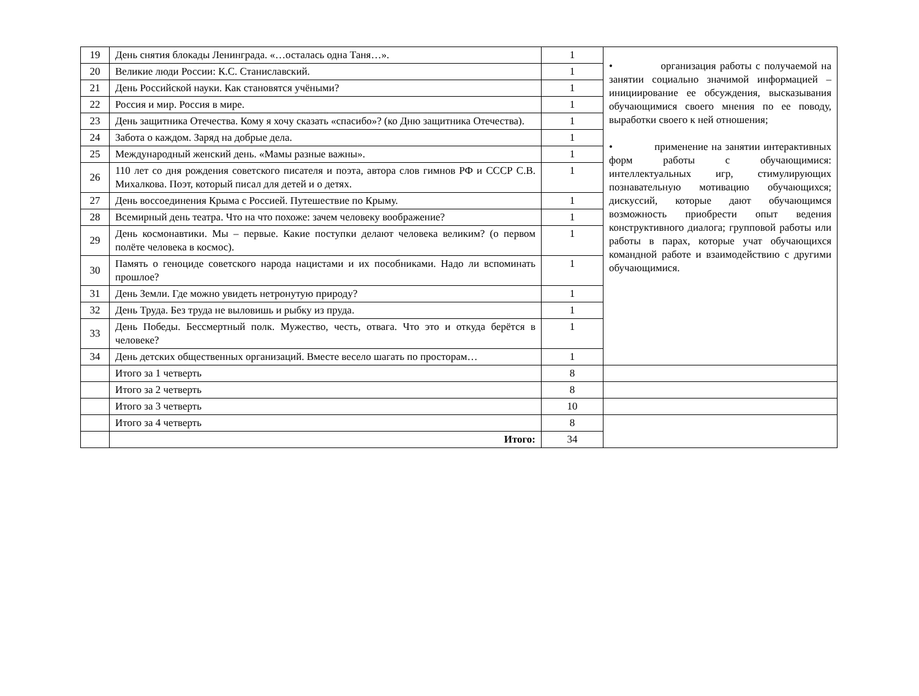| 19 | День снятия блокады Ленинграда. «…осталась одна Таня…». | 1 | • организация работы с получаемой на занятии социально значимой информацией – инициирование ее обсуждения, высказывания обучающимися своего мнения по ее поводу, выработки своего к ней отношения; • применение на занятии интерактивных форм работы с обучающимися: интеллектуальных игр, стимулирующих познавательную мотивацию обучающихся; дискуссий, которые дают обучающимся возможность приобрести опыт ведения конструктивного диалога; групповой работы или работы в парах, которые учат обучающихся командной работе и взаимодействию с другими обучающимися. |
| 20 | Великие люди России: К.С. Станиславский. | 1 | |
| 21 | День Российской науки. Как становятся учёными? | 1 | |
| 22 | Россия и мир. Россия в мире. | 1 | |
| 23 | День защитника Отечества. Кому я хочу сказать «спасибо»? (ко Дню защитника Отечества). | 1 | |
| 24 | Забота о каждом. Заряд на добрые дела. | 1 | |
| 25 | Международный женский день. «Мамы разные важны». | 1 | |
| 26 | 110 лет со дня рождения советского писателя и поэта, автора слов гимнов РФ и СССР С.В. Михалкова. Поэт, который писал для детей и о детях. | 1 | |
| 27 | День воссоединения Крыма с Россией. Путешествие по Крыму. | 1 | |
| 28 | Всемирный день театра. Что на что похоже: зачем человеку воображение? | 1 | |
| 29 | День космонавтики. Мы – первые. Какие поступки делают человека великим? (о первом полёте человека в космос). | 1 | |
| 30 | Память о геноциде советского народа нацистами и их пособниками. Надо ли вспоминать прошлое? | 1 | |
| 31 | День Земли. Где можно увидеть нетронутую природу? | 1 | |
| 32 | День Труда. Без труда не выловишь и рыбку из пруда. | 1 | |
| 33 | День Победы. Бессмертный полк. Мужество, честь, отвага. Что это и откуда берётся в человеке? | 1 | |
| 34 | День детских общественных организаций. Вместе весело шагать по просторам… | 1 | |
| | Итого за 1 четверть | 8 | |
| | Итого за 2 четверть | 8 | |
| | Итого за 3 четверть | 10 | |
| | Итого за 4 четверть | 8 | |
| | Итого: | 34 | |